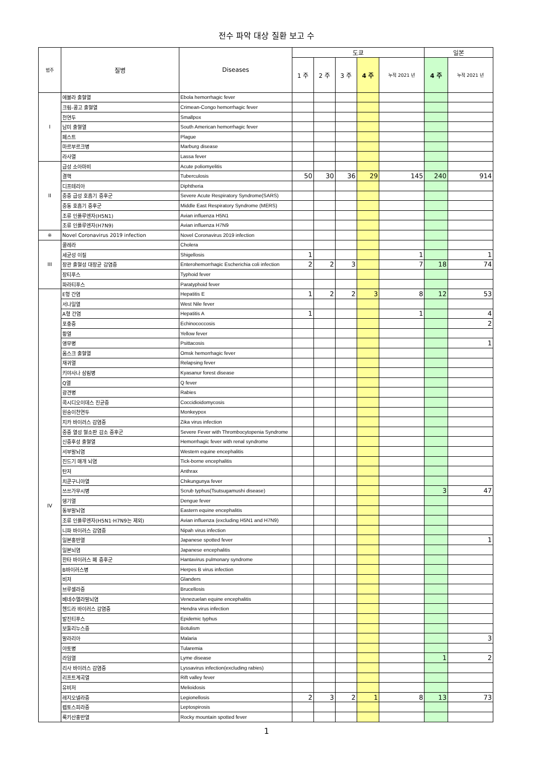전수 파악 대상 질환 보고 수
| 범주 | 질병 | Diseases | 도쿄 | | | | | 일본 | |
| --- | --- | --- | --- | --- | --- | --- | --- | --- | --- |
| | | | 1 주 | 2 주 | 3 주 | 4 주 | 누적 2021 년 | 4 주 | 누적 2021 년 |
| I | 에볼라 출혈열 | Ebola hemorrhagic fever | | | | | | | |
| | 크림-콩고 출혈열 | Crimean-Congo hemorrhagic fever | | | | | | | |
| | 천연두 | Smallpox | | | | | | | |
| | 남미 출혈열 | South American hemorrhagic fever | | | | | | | |
| | 페스트 | Plague | | | | | | | |
| | 마르부르크병 | Marburg disease | | | | | | | |
| | 라사열 | Lassa fever | | | | | | | |
| II | 급성 소아마비 | Acute poliomyelitis | | | | | | | |
| | 결핵 | Tuberculosis | 50 | 30 | 36 | 29 | 145 | 240 | 914 |
| | 디프테리아 | Diphtheria | | | | | | | |
| | 중증 급성 호흡기 증후군 | Severe Acute Respiratory Syndrome(SARS) | | | | | | | |
| | 중동 호흡기 증후군 | Middle East Respiratory Syndrome (MERS) | | | | | | | |
| | 조류 인플루엔자(H5N1) | Avian influenza H5N1 | | | | | | | |
| | 조류 인플루엔자(H7N9) | Avian influenza H7N9 | | | | | | | |
| ※ | Novel Coronavirus 2019 infection | Novel Coronavirus 2019 infection | | | | | | | |
| III | 콜레라 | Cholera | | | | | | | |
| | 세균성 이질 | Shigellosis | 1 | | | | 1 | | 1 |
| | 장관 출혈성 대장균 감염증 | Enterohemorrhagic Escherichia coli infection | 2 | 2 | 3 | | 7 | 18 | 74 |
| | 장티푸스 | Typhoid fever | | | | | | | |
| | 파라티푸스 | Paratyphoid fever | | | | | | | |
| IV | E형 간염 | Hepatitis E | 1 | 2 | 2 | 3 | 8 | 12 | 53 |
| | 서나일열 | West Nile fever | | | | | | | |
| | A형 간염 | Hepatitis A | 1 | | | | 1 | | 4 |
| | 포충증 | Echinococcosis | | | | | | | 2 |
| | 황열 | Yellow fever | | | | | | | |
| | 앵무병 | Psittacosis | | | | | | | 1 |
| | 옴스크 출혈열 | Omsk hemorrhagic fever | | | | | | | |
| | 재귀열 | Relapsing fever | | | | | | | |
| | 키야사나 삼림병 | Kyasanur forest disease | | | | | | | |
| | Q열 | Q fever | | | | | | | |
| | 광견병 | Rabies | | | | | | | |
| | 콕시디오이데스 진균증 | Coccidioidomycosis | | | | | | | |
| | 원숭이천연두 | Monkeypox | | | | | | | |
| | 지카 바이러스 감염증 | Zika virus infection | | | | | | | |
| | 중증 열성 혈소판 감소 증후군 | Severe Fever with Thrombocytopenia Syndrome | | | | | | | |
| | 신증후성 출혈열 | Hemorrhagic fever with renal syndrome | | | | | | | |
| | 서부말뇌염 | Western equine encephalitis | | | | | | | |
| | 진드기 매개 뇌염 | Tick-borne encephalitis | | | | | | | |
| | 탄저 | Anthrax | | | | | | | |
| | 치쿤구니아열 | Chikungunya fever | | | | | | | |
| | 쓰쓰가무시병 | Scrub typhus(Tsutsugamushi disease) | | | | | | 3 | 47 |
| | 뎅기열 | Dengue fever | | | | | | | |
| | 동부말뇌염 | Eastern equine encephalitis | | | | | | | |
| | 조류 인플루엔자(H5N1·H7N9는 제외) | Avian influenza (excluding H5N1 and H7N9) | | | | | | | |
| | 니파 바이러스 감염증 | Nipah virus infection | | | | | | | |
| | 일본홍반열 | Japanese spotted fever | | | | | | | 1 |
| | 일본뇌염 | Japanese encephalitis | | | | | | | |
| | 한타 바이러스 폐 증후군 | Hantavirus pulmonary syndrome | | | | | | | |
| | B바이러스병 | Herpes B virus infection | | | | | | | |
| | 비저 | Glanders | | | | | | | |
| | 브루셀라증 | Brucellosis | | | | | | | |
| | 베네수엘라말뇌염 | Venezuelan equine encephalitis | | | | | | | |
| | 헨드라 바이러스 감염증 | Hendra virus infection | | | | | | | |
| | 발진티푸스 | Epidemic typhus | | | | | | | |
| | 보툴리누스증 | Botulism | | | | | | | |
| | 말라리아 | Malaria | | | | | | | 3 |
| | 야토병 | Tularemia | | | | | | | |
| | 라임열 | Lyme disease | | | | | | 1 | 2 |
| | 리사 바이러스 감염증 | Lyssavirus infection(excluding rabies) | | | | | | | |
| | 리프트계곡열 | Rift valley fever | | | | | | | |
| | 유비저 | Melioidosis | | | | | | | |
| | 레지오넬라증 | Legionellosis | 2 | 3 | 2 | 1 | 8 | 13 | 73 |
| | 렙토스피라증 | Leptospirosis | | | | | | | |
| | 록키산홍반열 | Rocky mountain spotted fever | | | | | | | |
1